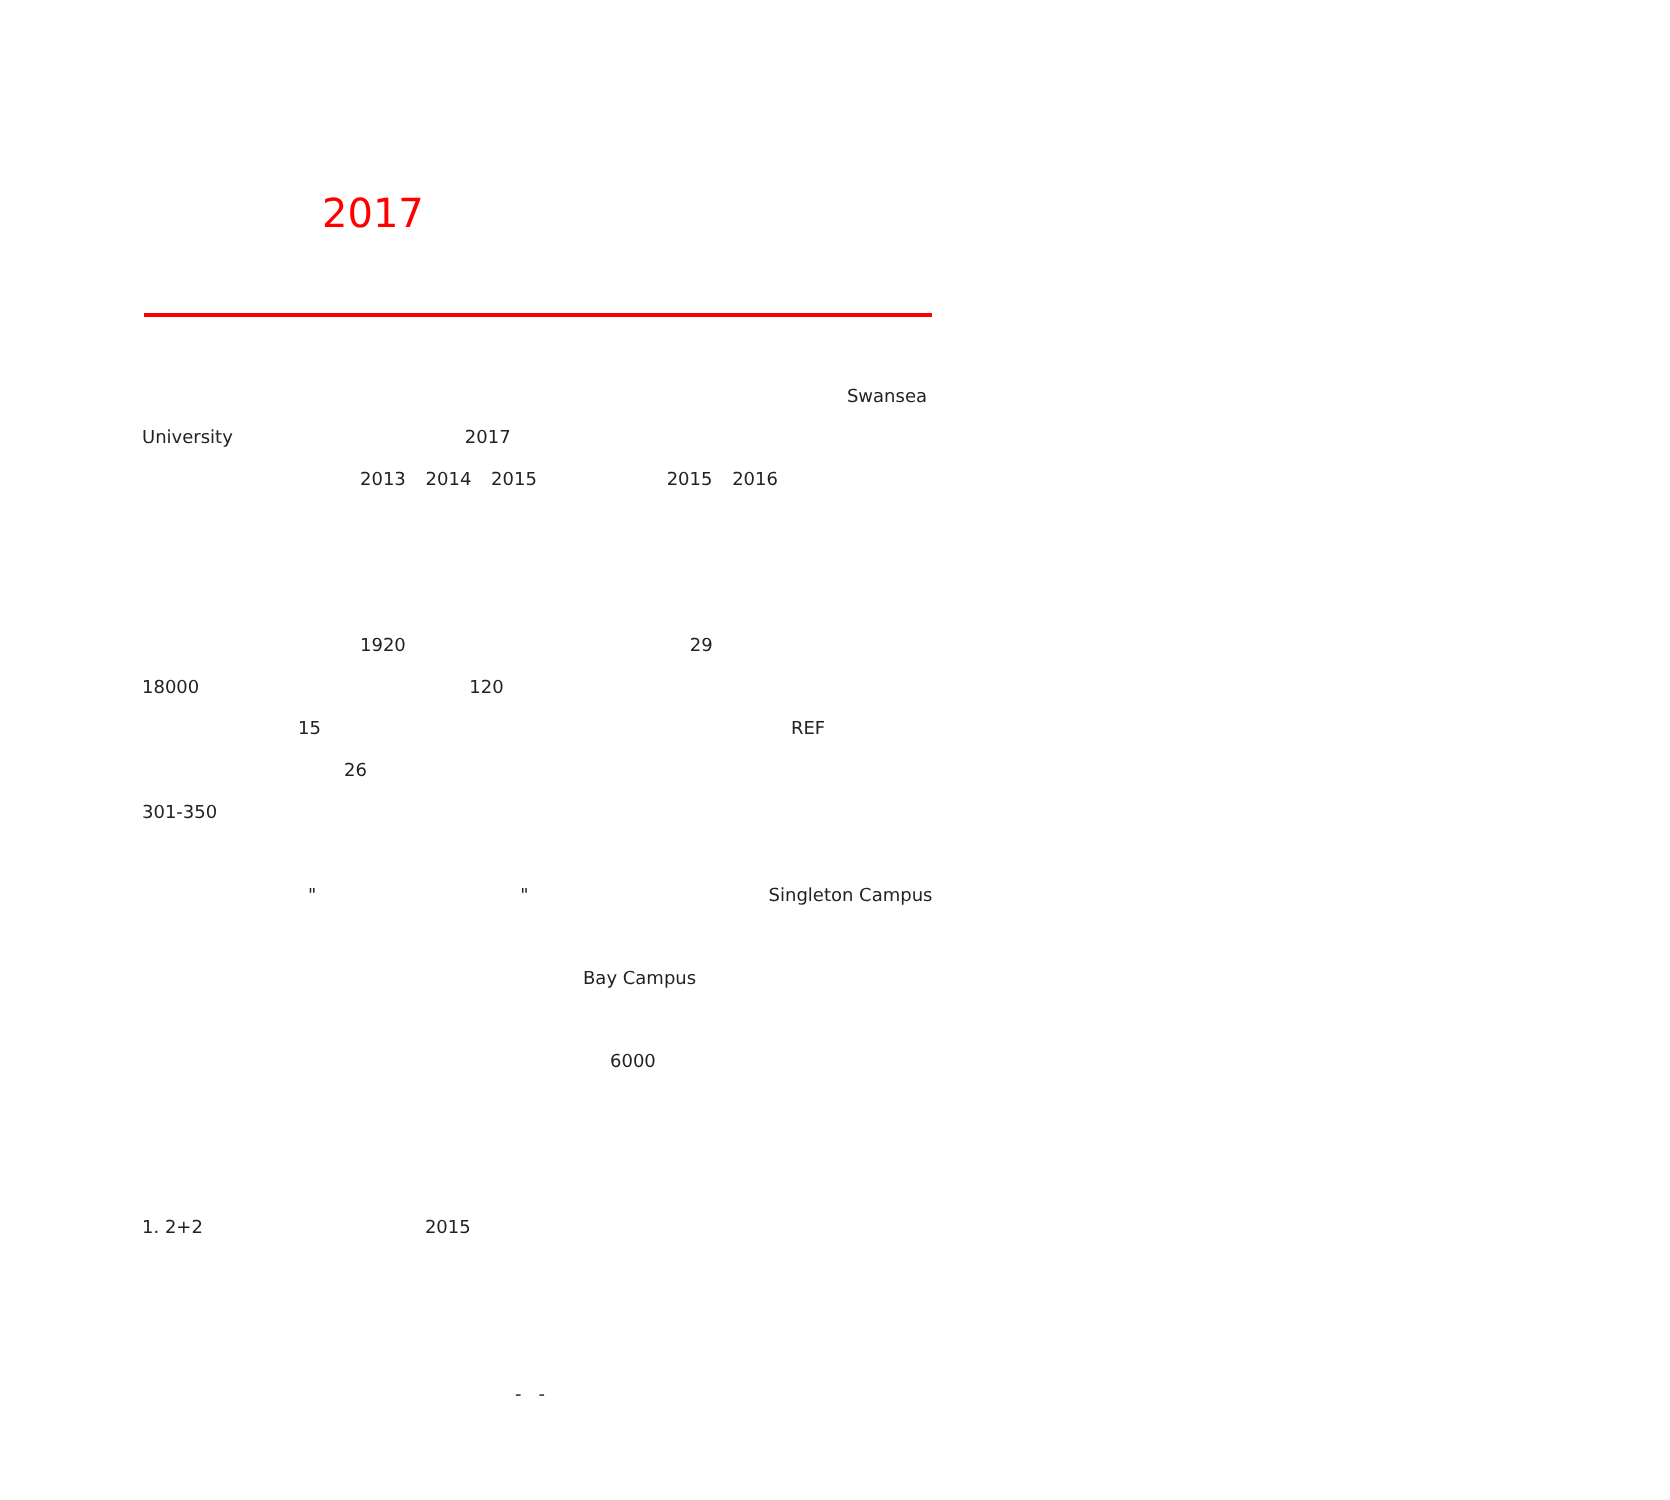2017
Swansea
University 2017
2013 2014 2015 2015 2016
1920 29
18000 120
15 REF
26
301-350
" " Singleton Campus
Bay Campus
6000
1. 2+2 2015
- -